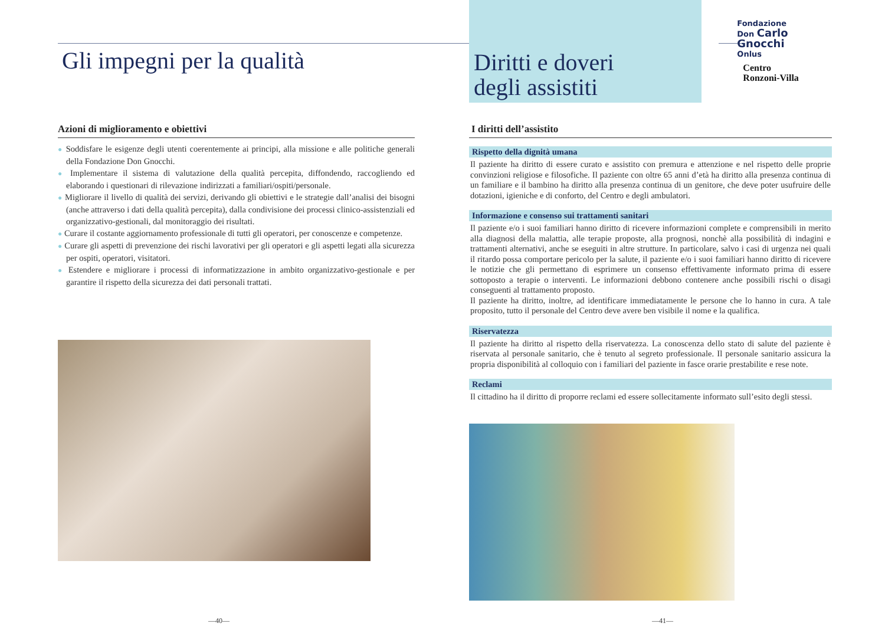Gli impegni per la qualità
Azioni di miglioramento e obiettivi
● Soddisfare le esigenze degli utenti coerentemente ai principi, alla missione e alle politiche generali della Fondazione Don Gnocchi.
● Implementare il sistema di valutazione della qualità percepita, diffondendo, raccogliendo ed elaborando i questionari di rilevazione indirizzati a familiari/ospiti/personale.
● Migliorare il livello di qualità dei servizi, derivando gli obiettivi e le strategie dall’analisi dei bisogni (anche attraverso i dati della qualità percepita), dalla condivisione dei processi clinico-assistenziali ed organizzativo-gestionali, dal monitoraggio dei risultati.
● Curare il costante aggiornamento professionale di tutti gli operatori, per conoscenze e competenze.
● Curare gli aspetti di prevenzione dei rischi lavorativi per gli operatori e gli aspetti legati alla sicurezza per ospiti, operatori, visitatori.
● Estendere e migliorare i processi di informatizzazione in ambito organizzativo-gestionale e per garantire il rispetto della sicurezza dei dati personali trattati.
—40—
Diritti e doveri
degli assistiti
Fondazione
Don Carlo Gnocchi
Onlus
Centro
Ronzoni-Villa
I diritti dell’assistito
Rispetto della dignità umana
Il paziente ha diritto di essere curato e assistito con premura e attenzione e nel rispetto delle proprie convinzioni religiose e filosofiche. Il paziente con oltre 65 anni d’età ha diritto alla presenza continua di un familiare e il bambino ha diritto alla presenza continua di un genitore, che deve poter usufruire delle dotazioni, igieniche e di conforto, del Centro e degli ambulatori.
Informazione e consenso sui trattamenti sanitari
Il paziente e/o i suoi familiari hanno diritto di ricevere informazioni complete e comprensibili in merito alla diagnosi della malattia, alle terapie proposte, alla prognosi, nonchè alla possibilità di indagini e trattamenti alternativi, anche se eseguiti in altre strutture. In particolare, salvo i casi di urgenza nei quali il ritardo possa comportare pericolo per la salute, il paziente e/o i suoi familiari hanno diritto di ricevere le notizie che gli permettano di esprimere un consenso effettivamente informato prima di essere sottoposto a terapie o interventi. Le informazioni debbono contenere anche possibili rischi o disagi conseguenti al trattamento proposto.
Il paziente ha diritto, inoltre, ad identificare immediatamente le persone che lo hanno in cura. A tale proposito, tutto il personale del Centro deve avere ben visibile il nome e la qualifica.
Riservatezza
Il paziente ha diritto al rispetto della riservatezza. La conoscenza dello stato di salute del paziente è riservata al personale sanitario, che è tenuto al segreto professionale. Il personale sanitario assicura la propria disponibilità al colloquio con i familiari del paziente in fasce orarie prestabilite e rese note.
Reclami
Il cittadino ha il diritto di proporre reclami ed essere sollecitamente informato sull’esito degli stessi.
—41—